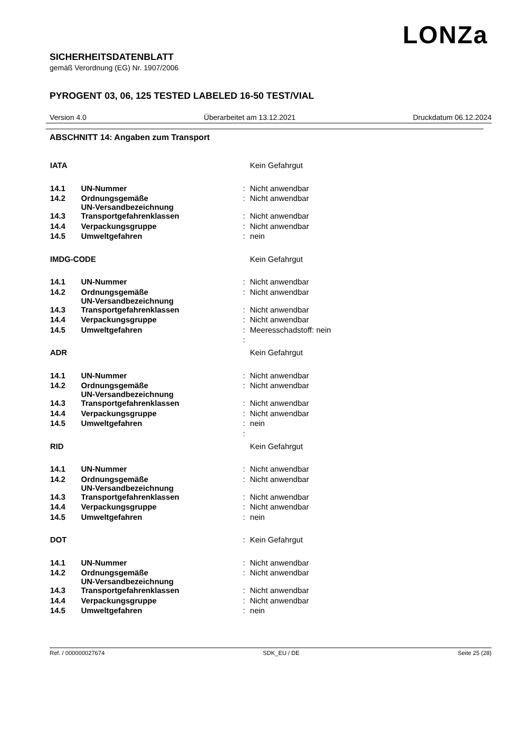LONZa
SICHERHEITSDATENBLATT
gemäß Verordnung (EG) Nr. 1907/2006
PYROGENT 03, 06, 125 TESTED LABELED 16-50 TEST/VIAL
Version 4.0 Überarbeitet am 13.12.2021 Druckdatum 06.12.2024
ABSCHNITT 14: Angaben zum Transport
| IATA | | | Kein Gefahrgut |
| 14.1 | UN-Nummer | : | Nicht anwendbar |
| 14.2 | Ordnungsgemäße UN-Versandbezeichnung | : | Nicht anwendbar |
| 14.3 | Transportgefahrenklassen | : | Nicht anwendbar |
| 14.4 | Verpackungsgruppe | : | Nicht anwendbar |
| 14.5 | Umweltgefahren | : | nein |
| IMDG-CODE | | | Kein Gefahrgut |
| 14.1 | UN-Nummer | : | Nicht anwendbar |
| 14.2 | Ordnungsgemäße UN-Versandbezeichnung | : | Nicht anwendbar |
| 14.3 | Transportgefahrenklassen | : | Nicht anwendbar |
| 14.4 | Verpackungsgruppe | : | Nicht anwendbar |
| 14.5 | Umweltgefahren | : | Meeresschadstoff: nein |
| | | : | |
| ADR | | | Kein Gefahrgut |
| 14.1 | UN-Nummer | : | Nicht anwendbar |
| 14.2 | Ordnungsgemäße UN-Versandbezeichnung | : | Nicht anwendbar |
| 14.3 | Transportgefahrenklassen | : | Nicht anwendbar |
| 14.4 | Verpackungsgruppe | : | Nicht anwendbar |
| 14.5 | Umweltgefahren | : | nein |
| | | : | |
| RID | | | Kein Gefahrgut |
| 14.1 | UN-Nummer | : | Nicht anwendbar |
| 14.2 | Ordnungsgemäße UN-Versandbezeichnung | : | Nicht anwendbar |
| 14.3 | Transportgefahrenklassen | : | Nicht anwendbar |
| 14.4 | Verpackungsgruppe | : | Nicht anwendbar |
| 14.5 | Umweltgefahren | : | nein |
| DOT | | : | Kein Gefahrgut |
| 14.1 | UN-Nummer | : | Nicht anwendbar |
| 14.2 | Ordnungsgemäße UN-Versandbezeichnung | : | Nicht anwendbar |
| 14.3 | Transportgefahrenklassen | : | Nicht anwendbar |
| 14.4 | Verpackungsgruppe | : | Nicht anwendbar |
| 14.5 | Umweltgefahren | : | nein |
Ref. / 000000027674 SDK_EU / DE Seite 25 (28)